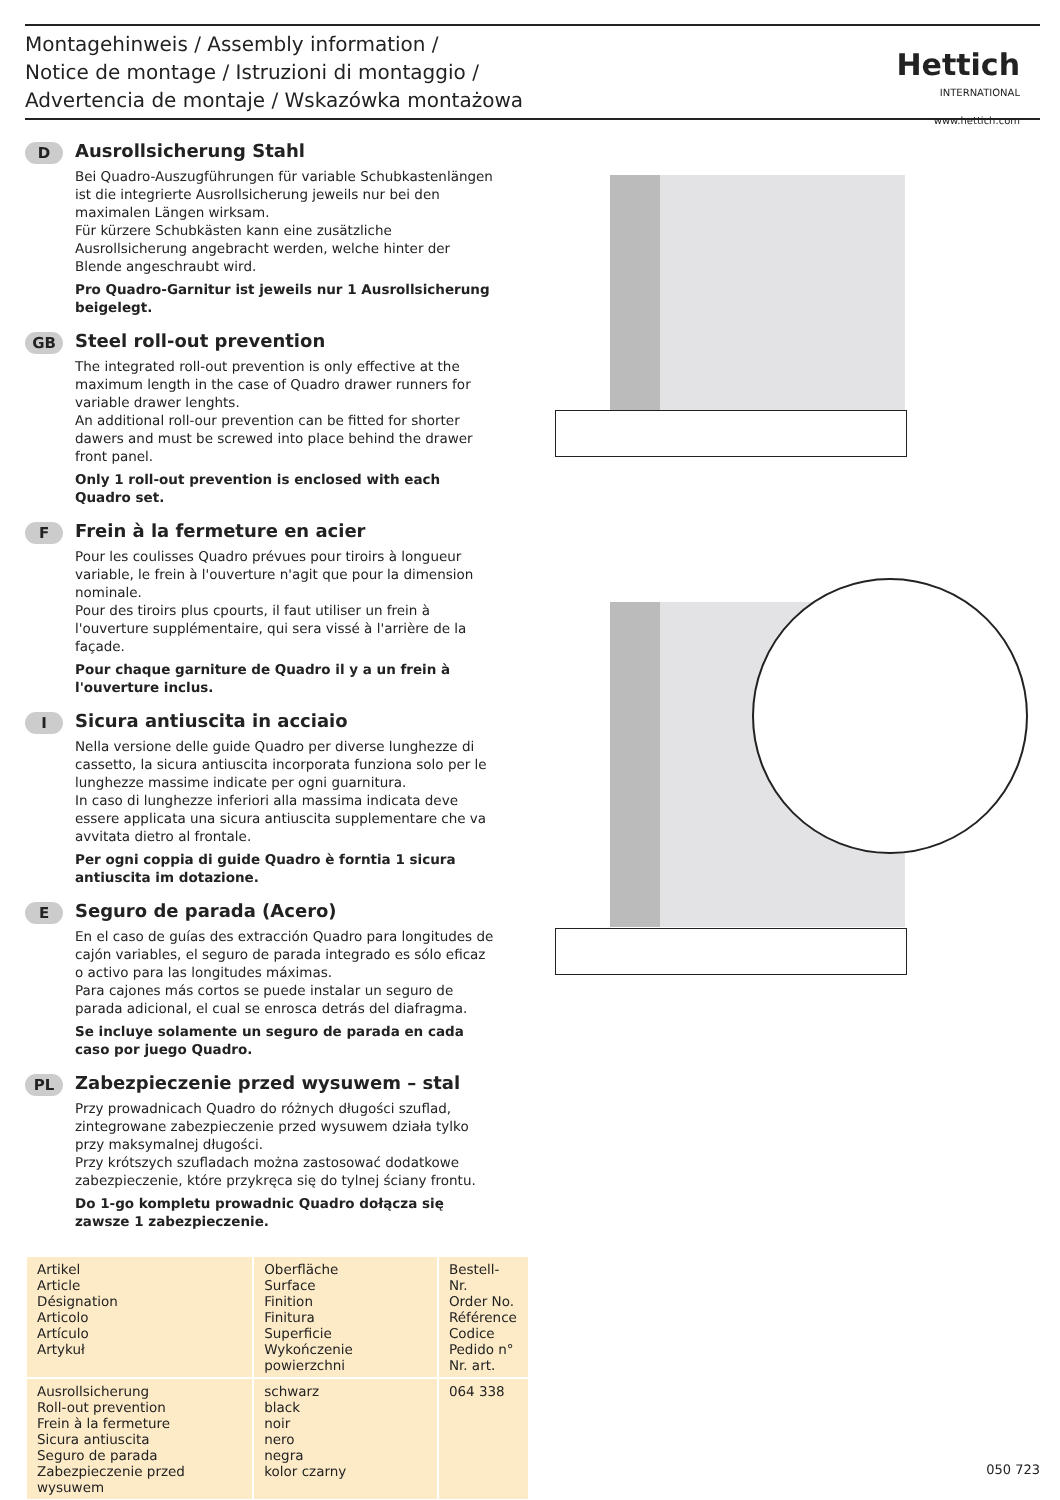Montagehinweis / Assembly information /
Notice de montage / Istruzioni di montaggio /
Advertencia de montaje / Wskazówka montażowa
Hettich
INTERNATIONAL
www.hettich.com
D
Ausrollsicherung Stahl
Bei Quadro-Auszugführungen für variable Schubkastenlängen ist die integrierte Ausrollsicherung jeweils nur bei den maximalen Längen wirksam.
Für kürzere Schubkästen kann eine zusätzliche Ausrollsicherung angebracht werden, welche hinter der Blende angeschraubt wird.
Pro Quadro-Garnitur ist jeweils nur 1 Ausrollsicherung beigelegt.
GB
Steel roll-out prevention
The integrated roll-out prevention is only effective at the maximum length in the case of Quadro drawer runners for variable drawer lenghts.
An additional roll-our prevention can be fitted for shorter dawers and must be screwed into place behind the drawer front panel.
Only 1 roll-out prevention is enclosed with each Quadro set.
F
Frein à la fermeture en acier
Pour les coulisses Quadro prévues pour tiroirs à longueur variable, le frein à l'ouverture n'agit que pour la dimension nominale.
Pour des tiroirs plus cpourts, il faut utiliser un frein à l'ouverture supplémentaire, qui sera vissé à l'arrière de la façade.
Pour chaque garniture de Quadro il y a un frein à l'ouverture inclus.
I
Sicura antiuscita in acciaio
Nella versione delle guide Quadro per diverse lunghezze di cassetto, la sicura antiuscita incorporata funziona solo per le lunghezze massime indicate per ogni guarnitura.
In caso di lunghezze inferiori alla massima indicata deve essere applicata una sicura antiuscita supplementare che va avvitata dietro al frontale.
Per ogni coppia di guide Quadro è forntia 1 sicura antiuscita im dotazione.
E
Seguro de parada (Acero)
En el caso de guías des extracción Quadro para longitudes de cajón variables, el seguro de parada integrado es sólo eficaz o activo para las longitudes máximas.
Para cajones más cortos se puede instalar un seguro de parada adicional, el cual se enrosca detrás del diafragma.
Se incluye solamente un seguro de parada en cada caso por juego Quadro.
PL
Zabezpieczenie przed wysuwem – stal
Przy prowadnicach Quadro do różnych długości szuflad, zintegrowane zabezpieczenie przed wysuwem działa tylko przy maksymalnej długości.
Przy krótszych szufladach można zastosować dodatkowe zabezpieczenie, które przykręca się do tylnej ściany frontu.
Do 1-go kompletu prowadnic Quadro dołącza się zawsze 1 zabezpieczenie.
| Artikel Article Désignation Articolo Artículo Artykuł | Oberfläche Surface Finition Finitura Superficie Wykończenie powierzchni | Bestell-Nr. Order No. Référence Codice Pedido n° Nr. art. |
| Ausrollsicherung Roll-out prevention Frein à la fermeture Sicura antiuscita Seguro de parada Zabezpieczenie przed wysuwem | schwarz black noir nero negra kolor czarny | 064 338 |
050 723